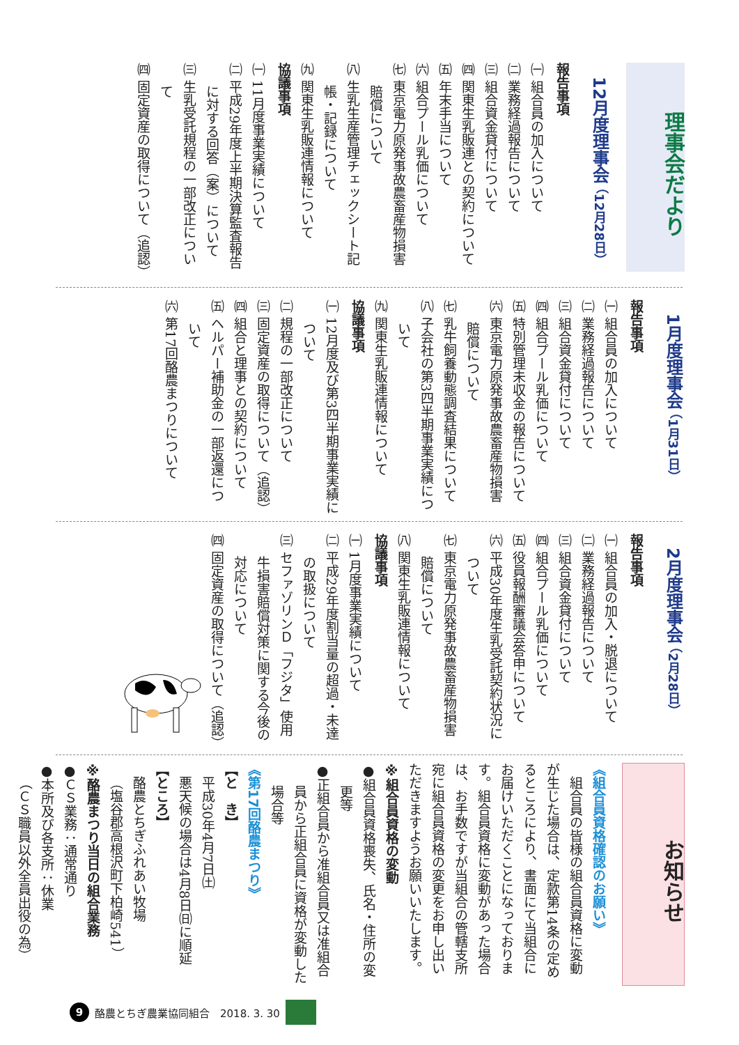理事会だより
12月度理事会 （12月28日）
報告事項
㈠ 組合員の加入について
㈡ 業務経過報告について
㈢ 組合資金貸付について
㈣ 関東生乳販連との契約について
㈤ 年末手当について
㈥ 組合プール乳価について
㈦ 東京電力原発事故農畜産物損害賠償について
㈧ 生乳生産管理チェックシート記帳・記録について
㈨ 関東生乳販連情報について
協議事項
㈠ 11月度事業実績について
㈡ 平成29年度上半期決算監査報告に対する回答（案）について
㈢ 生乳受託規程の一部改正について
㈣ 固定資産の取得について（追認）
1月度理事会 （1月31日）
報告事項
㈠ 組合員の加入について
㈡ 業務経過報告について
㈢ 組合資金貸付について
㈣ 組合プール乳価について
㈤ 特別管理未収金の報告について
㈥ 東京電力原発事故農畜産物損害賠償について
㈦ 乳牛飼養動態調査結果について
㈧ 子会社の第3四半期事業実績について
㈨ 関東生乳販連情報について
協議事項
㈠ 12月度及び第3四半期事業実績について
㈡ 規程の一部改正について
㈢ 固定資産の取得について（追認）
㈣ 組合と理事との契約について
㈤ ヘルパー補助金の一部返還について
㈥ 第17回酪農まつりについて
2月度理事会 （2月28日）
報告事項
㈠ 組合員の加入・脱退について
㈡ 業務経過報告について
㈢ 組合資金貸付について
㈣ 組合プール乳価について
㈤ 役員報酬審議会答申について
㈥ 平成30年度生乳受託契約状況について
㈦ 東京電力原発事故農畜産物損害賠償について
㈧ 関東生乳販連情報について
協議事項
㈠ 1月度事業実績について
㈡ 平成29年度割当量の超過・未達の取扱について
㈢ セファゾリンＤ「フジタ」使用牛損害賠償対策に関する今後の対応について
㈣ 固定資産の取得について（追認）
お知らせ
《組合員資格確認のお願い》
組合員の皆様の組合員資格に変動が生じた場合は、定款第14条の定めるところにより、書面にて当組合にお届けいただくことになっております。組合員資格に変動があった場合は、お手数ですが当組合の管轄支所宛に組合員資格の変更をお申し出いただきますようお願いいたします。
※組合員資格の変動
●組合員資格喪失、氏名・住所の変更等
●正組合員から准組合員又は准組合員から正組合員に資格が変動した場合等
《第17回酪農まつり》
【と　き】
平成30年4月7日㈯
悪天候の場合は4月8日㈰に順延
【ところ】
酪農とちぎふれあい牧場
（塩谷郡高根沢町下柏崎541）
※酪農まつり当日の組合業務
●ＣＳ業務：通常通り
●本所及び各支所：休業
（ＣＳ職員以外全員出役の為）
9 酪農とちぎ農業協同組合　2018. 3. 30